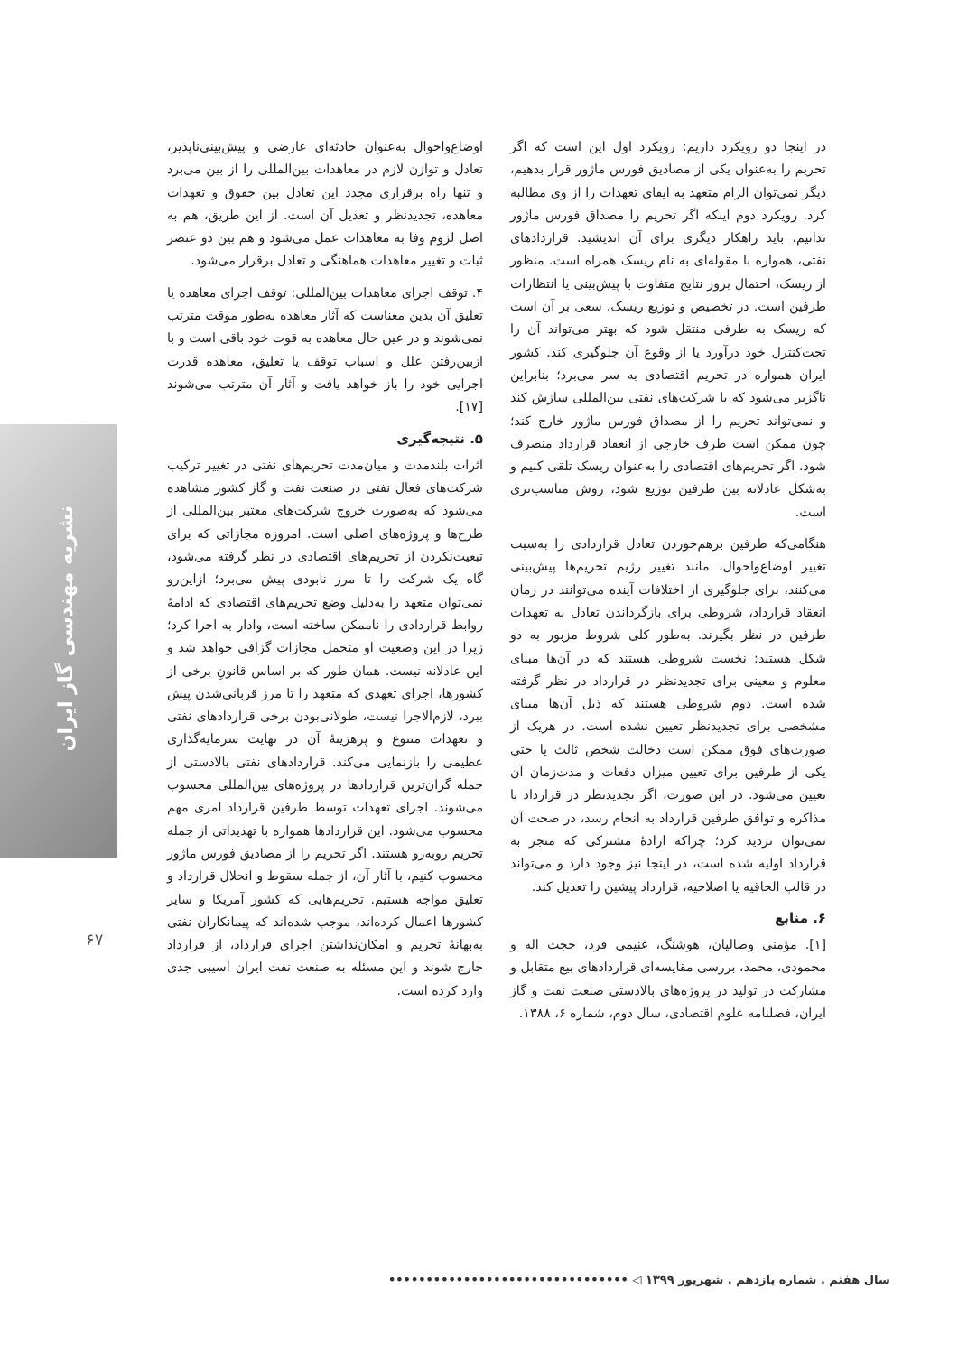نشریه مهندسی گاز ایران
۶۷
اوضاع‌واحوال به‌عنوان حادثه‌ای عارضی و پیش‌بینی‌ناپذیر، تعادل و توازن لازم در معاهدات بین‌المللی را از بین می‌برد و تنها راه برقراری مجدد این تعادل بین حقوق و تعهدات معاهده، تجدیدنظر و تعدیل آن است. از این طریق، هم به اصل لزوم وفا به معاهدات عمل می‌شود و هم بین دو عنصر ثبات و تغییر معاهدات هماهنگی و تعادل برقرار می‌شود.
۴. توقف اجرای معاهدات بین‌المللی: توقف اجرای معاهده یا تعلیق آن بدین معناست که آثار معاهده به‌طور موقت مترتب نمی‌شوند و در عین حال معاهده به قوت خود باقی است و با ازبین‌رفتن علل و اسباب توقف یا تعلیق، معاهده قدرت اجرایی خود را باز خواهد یافت و آثار آن مترتب می‌شوند [۱۷].
۵. نتیجه‌گیری
اثرات بلندمدت و میان‌مدت تحریم‌های نفتی در تغییر ترکیب شرکت‌های فعال نفتی در صنعت نفت و گاز کشور مشاهده می‌شود که به‌صورت خروج شرکت‌های معتبر بین‌المللی از طرح‌ها و پروژه‌های اصلی است. امروزه مجازاتی که برای تبعیت‌نکردن از تحریم‌های اقتصادی در نظر گرفته می‌شود، گاه یک شرکت را تا مرز نابودی پیش می‌برد؛ ازاین‌رو نمی‌توان متعهد را به‌دلیل وضع تحریم‌های اقتصادی که ادامهٔ روابط قراردادی را ناممکن ساخته است، وادار به اجرا کرد؛ زیرا در این وضعیت او متحمل مجازات گزافی خواهد شد و این عادلانه نیست. همان طور که بر اساس قانونِ برخی از کشورها، اجرای تعهدی که متعهد را تا مرز قربانی‌شدن پیش ببرد، لازم‌الاجرا نیست، طولانی‌بودن برخی قراردادهای نفتی و تعهدات متنوع و پرهزینهٔ آن در نهایت سرمایه‌گذاری عظیمی را بازنمایی می‌کند. قراردادهای نفتی بالادستی از جمله گران‌ترین قراردادها در پروژه‌های بین‌المللی محسوب می‌شوند. اجرای تعهدات توسط طرفین قرارداد امری مهم محسوب می‌شود. این قراردادها همواره با تهدیداتی از جمله تحریم روبه‌رو هستند. اگر تحریم را از مصادیق فورس ماژور محسوب کنیم، با آثار آن، از جمله سقوط و انحلال قرارداد و تعلیق مواجه هستیم. تحریم‌هایی که کشور آمریکا و سایر کشورها اعمال کرده‌اند، موجب شده‌اند که پیمانکاران نفتی به‌بهانهٔ تحریم و امکان‌نداشتن اجرای قرارداد، از قرارداد خارج شوند و این مسئله به صنعت نفت ایران آسیبی جدی وارد کرده است.
در اینجا دو رویکرد داریم: رویکرد اول این است که اگر تحریم را به‌عنوان یکی از مصادیق فورس ماژور قرار بدهیم، دیگر نمی‌توان الزام متعهد به ایفای تعهدات را از وی مطالبه کرد. رویکرد دوم اینکه اگر تحریم را مصداق فورس ماژور ندانیم، باید راهکار دیگری برای آن اندیشید. قراردادهای نفتی، همواره با مقوله‌ای به نام ریسک همراه است. منظور از ریسک، احتمال بروز نتایج متفاوت با پیش‌بینی یا انتظارات طرفین است. در تخصیص و توزیع ریسک، سعی بر آن است که ریسک به طرفی منتقل شود که بهتر می‌تواند آن را تحت‌کنترل خود درآورد یا از وقوع آن جلوگیری کند. کشور ایران همواره در تحریم اقتصادی به سر می‌برد؛ بنابراین ناگزیر می‌شود که با شرکت‌های نفتی بین‌المللی سازش کند و نمی‌تواند تحریم را از مصداق فورس ماژور خارج کند؛ چون ممکن است طرف خارجی از انعقاد قرارداد منصرف شود. اگر تحریم‌های اقتصادی را به‌عنوان ریسک تلقی کنیم و به‌شکل عادلانه بین طرفین توزیع شود، روش مناسب‌تری است.
هنگامی‌که طرفین برهم‌خوردن تعادل قراردادی را به‌سبب تغییر اوضاع‌واحوال، مانند تغییر رژیم تحریم‌ها پیش‌بینی می‌کنند، برای جلوگیری از اختلافات آینده می‌توانند در زمان انعقاد قرارداد، شروطی برای بازگرداندن تعادل به تعهدات طرفین در نظر بگیرند. به‌طور کلی شروط مزبور به دو شکل هستند: نخست شروطی هستند که در آن‌ها مبنای معلوم و معینی برای تجدیدنظر در قرارداد در نظر گرفته شده است. دوم شروطی هستند که ذیل آن‌ها مبنای مشخصی برای تجدیدنظر تعیین نشده است. در هریک از صورت‌های فوق ممکن است دخالت شخص ثالث یا حتی یکی از طرفین برای تعیین میزان دفعات و مدت‌زمان آن تعیین می‌شود. در این صورت، اگر تجدیدنظر در قرارداد با مذاکره و توافق طرفین قرارداد به انجام رسد، در صحت آن نمی‌توان تردید کرد؛ چراکه ارادهٔ مشترکی که منجر به قرارداد اولیه شده است، در اینجا نیز وجود دارد و می‌تواند در قالب الحاقیه یا اصلاحیه، قرارداد پیشین را تعدیل کند.
۶. منابع
[۱]. مؤمنی وصالیان، هوشنگ، غنیمی فرد، حجت اله و محمودی، محمد، بررسی مقایسه‌ای قراردادهای بیع متقابل و مشارکت در تولید در پروژه‌های بالادستی صنعت نفت و گاز ایران، فصلنامه علوم اقتصادی، سال دوم، شماره ۶، ۱۳۸۸.
سال هفتم . شماره یازدهم . شهریور ۱۳۹۹ ◁ ••••••••••••••••••••••••••••••••